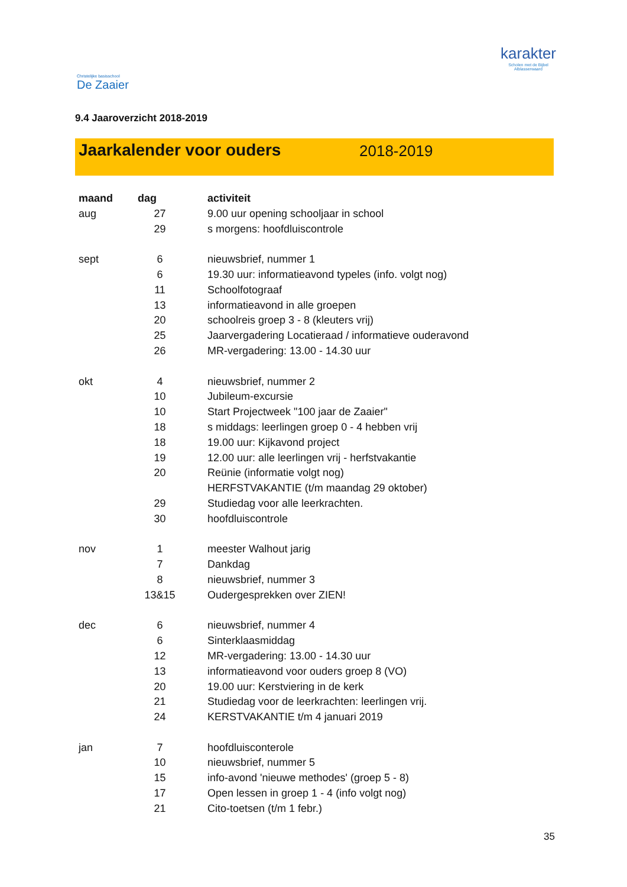Christelijke basisschool
De Zaaier
karakter
Scholen met de Bijbel
Alblasserwaard
9.4 Jaaroverzicht 2018-2019
Jaarkalender voor ouders 2018-2019
| maand | dag | activiteit |
| --- | --- | --- |
| aug | 27 | 9.00 uur opening schooljaar in school |
| | 29 | s morgens: hoofdluiscontrole |
| sept | 6 | nieuwsbrief, nummer 1 |
| | 6 | 19.30 uur: informatieavond typeles (info. volgt nog) |
| | 11 | Schoolfotograaf |
| | 13 | informatieavond in alle groepen |
| | 20 | schoolreis groep 3 - 8 (kleuters vrij) |
| | 25 | Jaarvergadering Locatieraad / informatieve ouderavond |
| | 26 | MR-vergadering: 13.00 - 14.30 uur |
| okt | 4 | nieuwsbrief, nummer 2 |
| | 10 | Jubileum-excursie |
| | 10 | Start Projectweek "100 jaar de Zaaier" |
| | 18 | s middags: leerlingen groep 0 - 4 hebben vrij |
| | 18 | 19.00 uur: Kijkavond project |
| | 19 | 12.00 uur: alle leerlingen vrij - herfstvakantie |
| | 20 | Reünie (informatie volgt nog) |
| | | HERFSTVAKANTIE (t/m maandag 29 oktober) |
| | 29 | Studiedag voor alle leerkrachten. |
| | 30 | hoofdluiscontrole |
| nov | 1 | meester Walhout jarig |
| | 7 | Dankdag |
| | 8 | nieuwsbrief, nummer 3 |
| | 13&15 | Oudergesprekken over ZIEN! |
| dec | 6 | nieuwsbrief, nummer 4 |
| | 6 | Sinterklaasmiddag |
| | 12 | MR-vergadering: 13.00 - 14.30 uur |
| | 13 | informatieavond voor ouders groep 8 (VO) |
| | 20 | 19.00 uur: Kerstviering in de kerk |
| | 21 | Studiedag voor de leerkrachten: leerlingen vrij. |
| | 24 | KERSTVAKANTIE t/m 4 januari 2019 |
| jan | 7 | hoofdluisconterole |
| | 10 | nieuwsbrief, nummer 5 |
| | 15 | info-avond 'nieuwe methodes' (groep 5 - 8) |
| | 17 | Open lessen in groep 1 - 4 (info volgt nog) |
| | 21 | Cito-toetsen (t/m 1 febr.) |
35